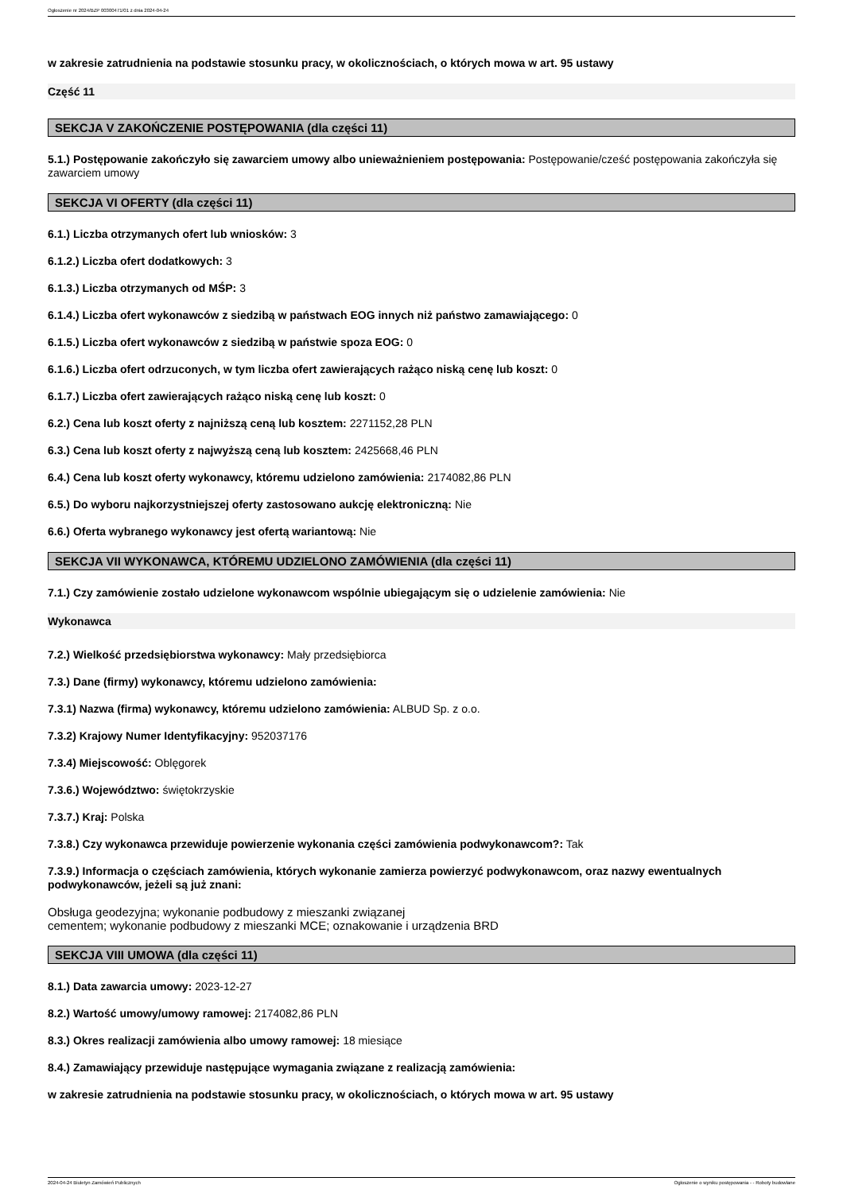Ogłoszenie nr 2024/BZP 00300471/01 z dnia 2024-04-24
w zakresie zatrudnienia na podstawie stosunku pracy, w okolicznościach, o których mowa w art. 95 ustawy
Część 11
SEKCJA V ZAKOŃCZENIE POSTĘPOWANIA (dla części 11)
5.1.) Postępowanie zakończyło się zawarciem umowy albo unieważnieniem postępowania: Postępowanie/cześć postępowania zakończyła się zawarciem umowy
SEKCJA VI OFERTY (dla części 11)
6.1.) Liczba otrzymanych ofert lub wniosków: 3
6.1.2.) Liczba ofert dodatkowych: 3
6.1.3.) Liczba otrzymanych od MŚP: 3
6.1.4.) Liczba ofert wykonawców z siedzibą w państwach EOG innych niż państwo zamawiającego: 0
6.1.5.) Liczba ofert wykonawców z siedzibą w państwie spoza EOG: 0
6.1.6.) Liczba ofert odrzuconych, w tym liczba ofert zawierających rażąco niską cenę lub koszt: 0
6.1.7.) Liczba ofert zawierających rażąco niską cenę lub koszt: 0
6.2.) Cena lub koszt oferty z najniższą ceną lub kosztem: 2271152,28 PLN
6.3.) Cena lub koszt oferty z najwyższą ceną lub kosztem: 2425668,46 PLN
6.4.) Cena lub koszt oferty wykonawcy, któremu udzielono zamówienia: 2174082,86 PLN
6.5.) Do wyboru najkorzystniejszej oferty zastosowano aukcję elektroniczną: Nie
6.6.) Oferta wybranego wykonawcy jest ofertą wariantową: Nie
SEKCJA VII WYKONAWCA, KTÓREMU UDZIELONO ZAMÓWIENIA (dla części 11)
7.1.) Czy zamówienie zostało udzielone wykonawcom wspólnie ubiegającym się o udzielenie zamówienia: Nie
Wykonawca
7.2.) Wielkość przedsiębiorstwa wykonawcy: Mały przedsiębiorca
7.3.) Dane (firmy) wykonawcy, któremu udzielono zamówienia:
7.3.1) Nazwa (firma) wykonawcy, któremu udzielono zamówienia: ALBUD Sp. z o.o.
7.3.2) Krajowy Numer Identyfikacyjny: 952037176
7.3.4) Miejscowość: Oblęgorek
7.3.6.) Województwo: świętokrzyskie
7.3.7.) Kraj: Polska
7.3.8.) Czy wykonawca przewiduje powierzenie wykonania części zamówienia podwykonawcom?: Tak
7.3.9.) Informacja o częściach zamówienia, których wykonanie zamierza powierzyć podwykonawcom, oraz nazwy ewentualnych podwykonawców, jeżeli są już znani:
Obsługa geodezyjna; wykonanie podbudowy z mieszanki związanej
cementem; wykonanie podbudowy z mieszanki MCE; oznakowanie i urządzenia BRD
SEKCJA VIII UMOWA (dla części 11)
8.1.) Data zawarcia umowy: 2023-12-27
8.2.) Wartość umowy/umowy ramowej: 2174082,86 PLN
8.3.) Okres realizacji zamówienia albo umowy ramowej: 18 miesiące
8.4.) Zamawiający przewiduje następujące wymagania związane z realizacją zamówienia:
w zakresie zatrudnienia na podstawie stosunku pracy, w okolicznościach, o których mowa w art. 95 ustawy
2024-04-24 Biuletyn Zamówień Publicznych Ogłoszenie o wyniku postępowania - - Roboty budowlane